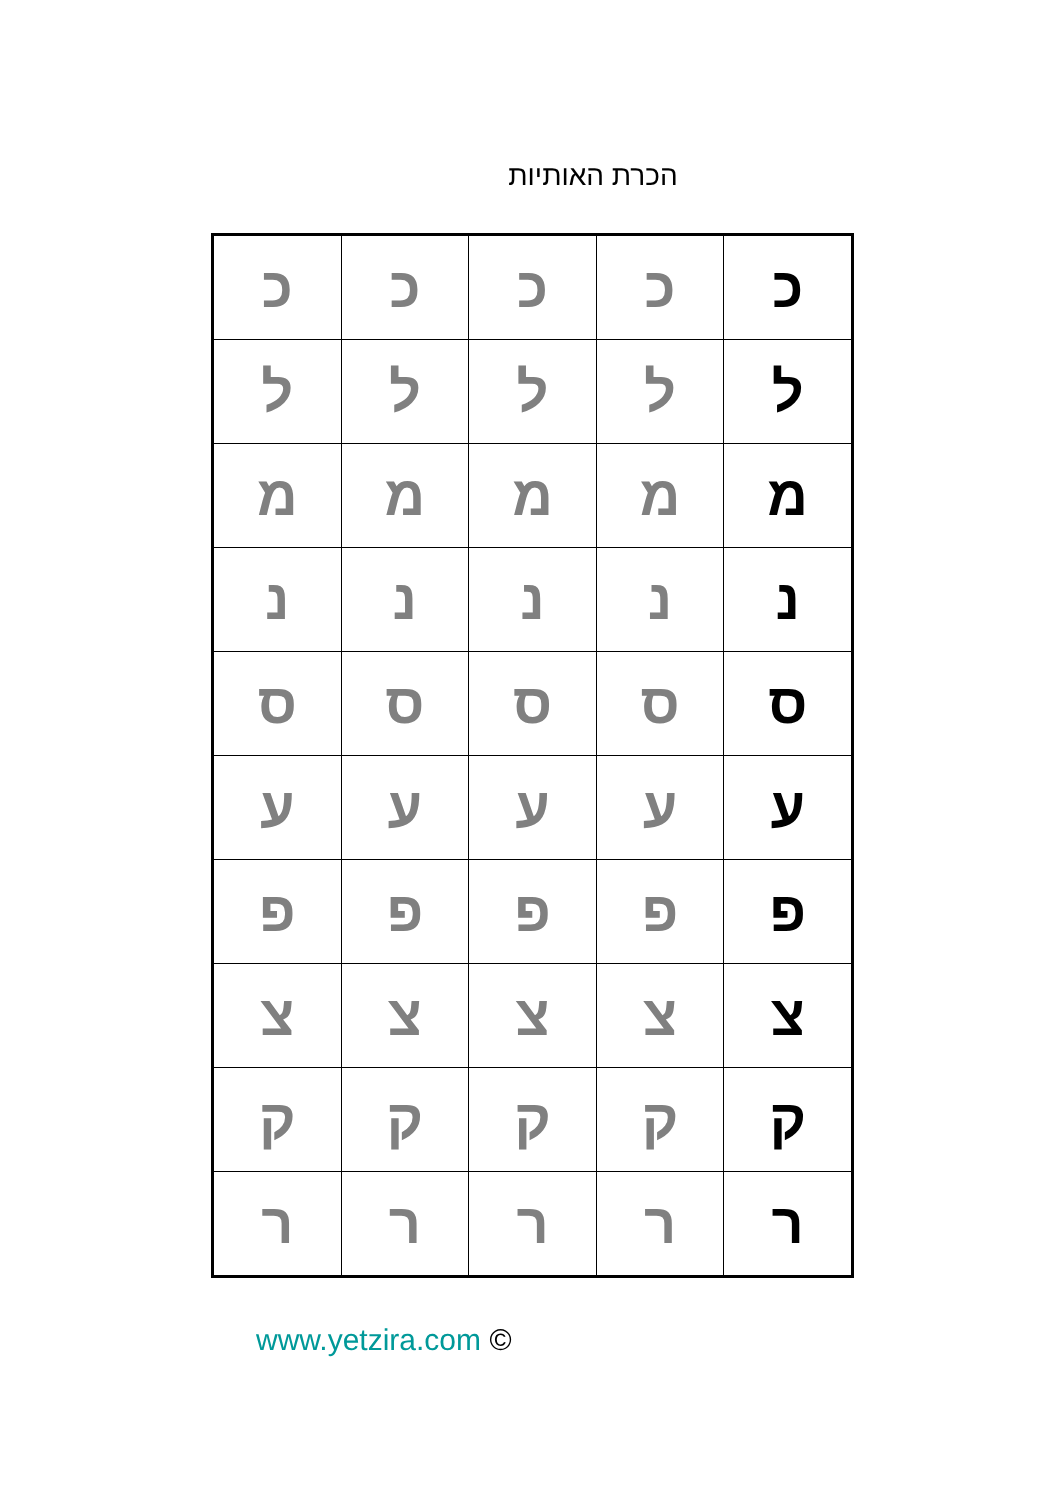הכרת האותיות
| כ | כ | כ | כ | כ |
| ל | ל | ל | ל | ל |
| מ | מ | מ | מ | מ |
| נ | נ | נ | נ | נ |
| ס | ס | ס | ס | ס |
| ע | ע | ע | ע | ע |
| פ | פ | פ | פ | פ |
| צ | צ | צ | צ | צ |
| ק | ק | ק | ק | ק |
| ר | ר | ר | ר | ר |
www.yetzira.com ©